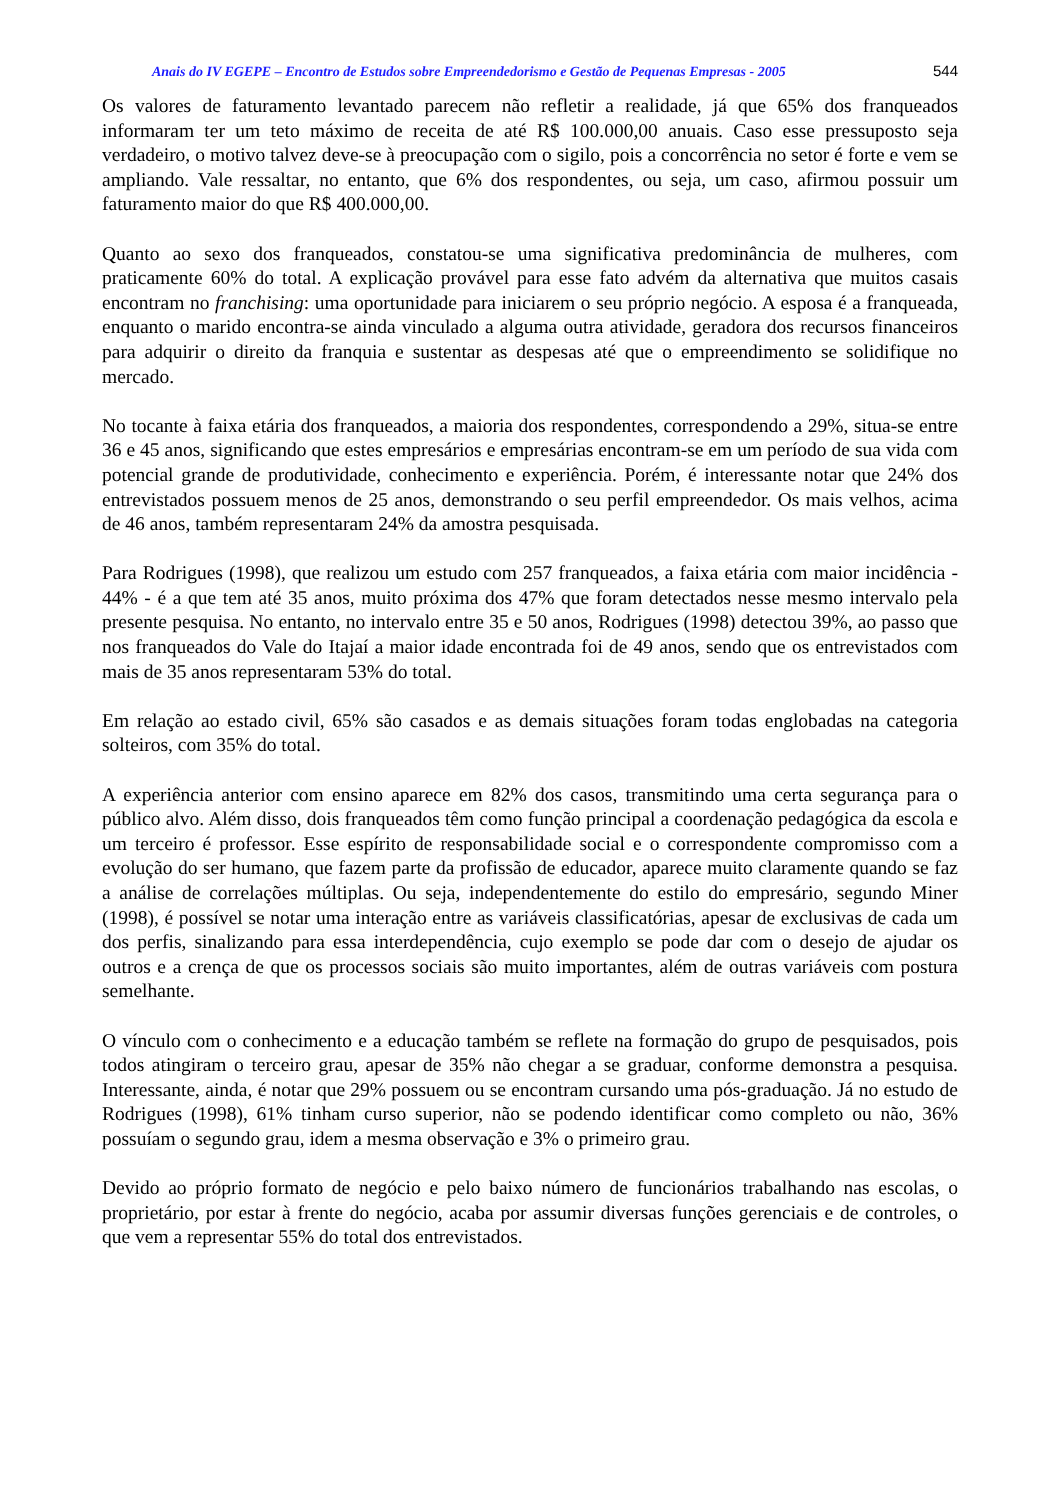Anais do IV EGEPE – Encontro de Estudos sobre Empreendedorismo e Gestão de Pequenas Empresas - 2005 544
Os valores de faturamento levantado parecem não refletir a realidade, já que 65% dos franqueados informaram ter um teto máximo de receita de até R$ 100.000,00 anuais. Caso esse pressuposto seja verdadeiro, o motivo talvez deve-se à preocupação com o sigilo, pois a concorrência no setor é forte e vem se ampliando. Vale ressaltar, no entanto, que 6% dos respondentes, ou seja, um caso, afirmou possuir um faturamento maior do que R$ 400.000,00.
Quanto ao sexo dos franqueados, constatou-se uma significativa predominância de mulheres, com praticamente 60% do total. A explicação provável para esse fato advém da alternativa que muitos casais encontram no franchising: uma oportunidade para iniciarem o seu próprio negócio. A esposa é a franqueada, enquanto o marido encontra-se ainda vinculado a alguma outra atividade, geradora dos recursos financeiros para adquirir o direito da franquia e sustentar as despesas até que o empreendimento se solidifique no mercado.
No tocante à faixa etária dos franqueados, a maioria dos respondentes, correspondendo a 29%, situa-se entre 36 e 45 anos, significando que estes empresários e empresárias encontram-se em um período de sua vida com potencial grande de produtividade, conhecimento e experiência. Porém, é interessante notar que 24% dos entrevistados possuem menos de 25 anos, demonstrando o seu perfil empreendedor. Os mais velhos, acima de 46 anos, também representaram 24% da amostra pesquisada.
Para Rodrigues (1998), que realizou um estudo com 257 franqueados, a faixa etária com maior incidência - 44% - é a que tem até 35 anos, muito próxima dos 47% que foram detectados nesse mesmo intervalo pela presente pesquisa. No entanto, no intervalo entre 35 e 50 anos, Rodrigues (1998) detectou 39%, ao passo que nos franqueados do Vale do Itajaí a maior idade encontrada foi de 49 anos, sendo que os entrevistados com mais de 35 anos representaram 53% do total.
Em relação ao estado civil, 65% são casados e as demais situações foram todas englobadas na categoria solteiros, com 35% do total.
A experiência anterior com ensino aparece em 82% dos casos, transmitindo uma certa segurança para o público alvo. Além disso, dois franqueados têm como função principal a coordenação pedagógica da escola e um terceiro é professor. Esse espírito de responsabilidade social e o correspondente compromisso com a evolução do ser humano, que fazem parte da profissão de educador, aparece muito claramente quando se faz a análise de correlações múltiplas. Ou seja, independentemente do estilo do empresário, segundo Miner (1998), é possível se notar uma interação entre as variáveis classificatórias, apesar de exclusivas de cada um dos perfis, sinalizando para essa interdependência, cujo exemplo se pode dar com o desejo de ajudar os outros e a crença de que os processos sociais são muito importantes, além de outras variáveis com postura semelhante.
O vínculo com o conhecimento e a educação também se reflete na formação do grupo de pesquisados, pois todos atingiram o terceiro grau, apesar de 35% não chegar a se graduar, conforme demonstra a pesquisa. Interessante, ainda, é notar que 29% possuem ou se encontram cursando uma pós-graduação. Já no estudo de Rodrigues (1998), 61% tinham curso superior, não se podendo identificar como completo ou não, 36% possuíam o segundo grau, idem a mesma observação e 3% o primeiro grau.
Devido ao próprio formato de negócio e pelo baixo número de funcionários trabalhando nas escolas, o proprietário, por estar à frente do negócio, acaba por assumir diversas funções gerenciais e de controles, o que vem a representar 55% do total dos entrevistados.